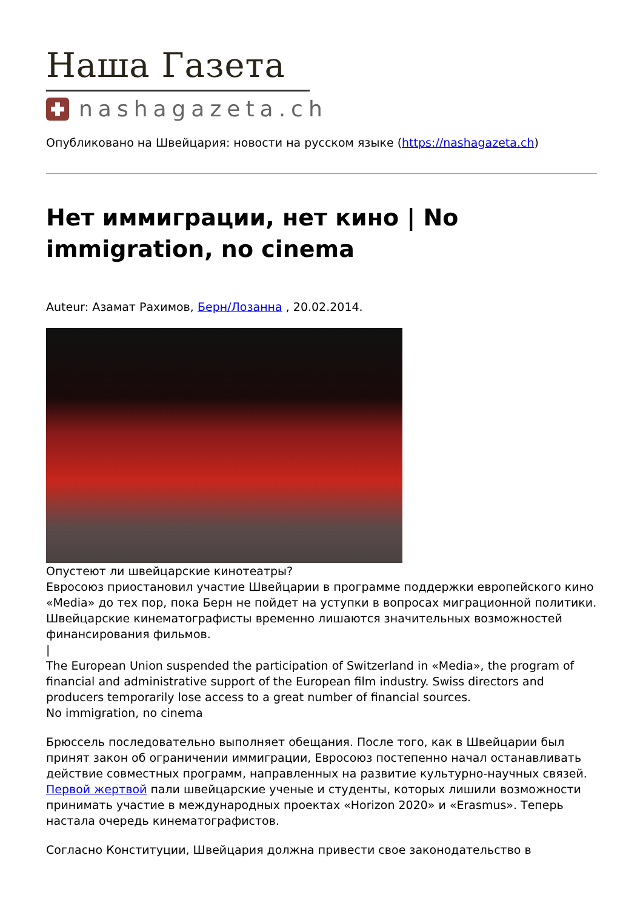Наша Газета
nashagazeta.ch
Опубликовано на Швейцария: новости на русском языке (https://nashagazeta.ch)
Нет иммиграции, нет кино | No immigration, no cinema
Auteur: Азамат Рахимов, Берн/Лозанна , 20.02.2014.
Опустеют ли швейцарские кинотеатры?
Евросоюз приостановил участие Швейцарии в программе поддержки европейского кино «Media» до тех пор, пока Берн не пойдет на уступки в вопросах миграционной политики. Швейцарские кинематографисты временно лишаются значительных возможностей финансирования фильмов.
|
The European Union suspended the participation of Switzerland in «Media», the program of financial and administrative support of the European film industry. Swiss directors and producers temporarily lose access to a great number of financial sources.
No immigration, no cinema
Брюссель последовательно выполняет обещания. После того, как в Швейцарии был принят закон об ограничении иммиграции, Евросоюз постепенно начал останавливать действие совместных программ, направленных на развитие культурно-научных связей. Первой жертвой пали швейцарские ученые и студенты, которых лишили возможности принимать участие в международных проектах «Horizon 2020» и «Erasmus». Теперь настала очередь кинематографистов.
Согласно Конституции, Швейцария должна привести свое законодательство в